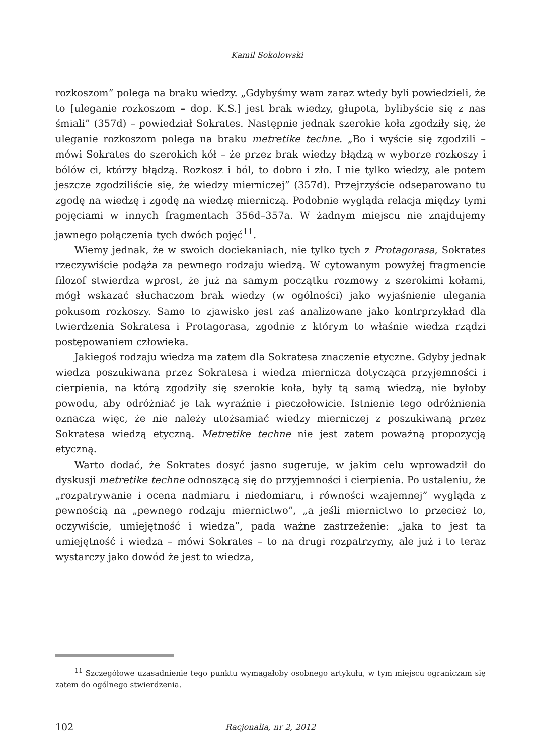Kamil Sokołowski
rozkoszom” polega na braku wiedzy. „Gdybyśmy wam zaraz wtedy byli powiedzieli, że to [uleganie rozkoszom – dop. K.S.] jest brak wiedzy, głupota, bylibyście się z nas śmiali” (357d) – powiedział Sokrates. Następnie jednak szerokie koła zgodziły się, że uleganie rozkoszom polega na braku metretike techne. „Bo i wyście się zgodzili – mówi Sokrates do szerokich kół – że przez brak wiedzy błądzą w wyborze rozkoszy i bólów ci, którzy błądzą. Rozkosz i ból, to dobro i zło. I nie tylko wiedzy, ale potem jeszcze zgodziliście się, że wiedzy mierniczej” (357d). Przejrzyście odseparowano tu zgodę na wiedzę i zgodę na wiedzę mierniczą. Podobnie wygląda relacja między tymi pojęciami w innych fragmentach 356d–357a. W żadnym miejscu nie znajdujemy jawnego połączenia tych dwóch pojęć<sup>11</sup>.
Wiemy jednak, że w swoich dociekaniach, nie tylko tych z Protagorasa, Sokrates rzeczywiście podąża za pewnego rodzaju wiedzą. W cytowanym powyżej fragmencie filozof stwierdza wprost, że już na samym początku rozmowy z szerokimi kołami, mógł wskazać słuchaczom brak wiedzy (w ogólności) jako wyjaśnienie ulegania pokusom rozkoszy. Samo to zjawisko jest zaś analizowane jako kontrprzykład dla twierdzenia Sokratesa i Protagorasa, zgodnie z którym to właśnie wiedza rządzi postępowaniem człowieka.
Jakiegoś rodzaju wiedza ma zatem dla Sokratesa znaczenie etyczne. Gdyby jednak wiedza poszukiwana przez Sokratesa i wiedza miernicza dotycząca przyjemności i cierpienia, na którą zgodziły się szerokie koła, były tą samą wiedzą, nie byłoby powodu, aby odróżniać je tak wyraźnie i pieczołowicie. Istnienie tego odróżnienia oznacza więc, że nie należy utożsamiać wiedzy mierniczej z poszukiwaną przez Sokratesa wiedzą etyczną. Metretike techne nie jest zatem poważną propozycją etyczną.
Warto dodać, że Sokrates dosyć jasno sugeruje, w jakim celu wprowadził do dyskusji metretike techne odnoszącą się do przyjemności i cierpienia. Po ustaleniu, że „rozpatrywanie i ocena nadmiaru i niedomiaru, i równości wzajemnej” wygląda z pewnością na „pewnego rodzaju miernictwo”, „a jeśli miernictwo to przecież to, oczywiście, umiejętność i wiedza”, pada ważne zastrzeżenie: „jaka to jest ta umiejętność i wiedza – mówi Sokrates – to na drugi rozpatrzymy, ale już i to teraz wystarczy jako dowód że jest to wiedza,
<sup>11</sup> Szczegółowe uzasadnienie tego punktu wymagałoby osobnego artykułu, w tym miejscu ograniczam się zatem do ogólnego stwierdzenia.
102 Racjonalia, nr 2, 2012